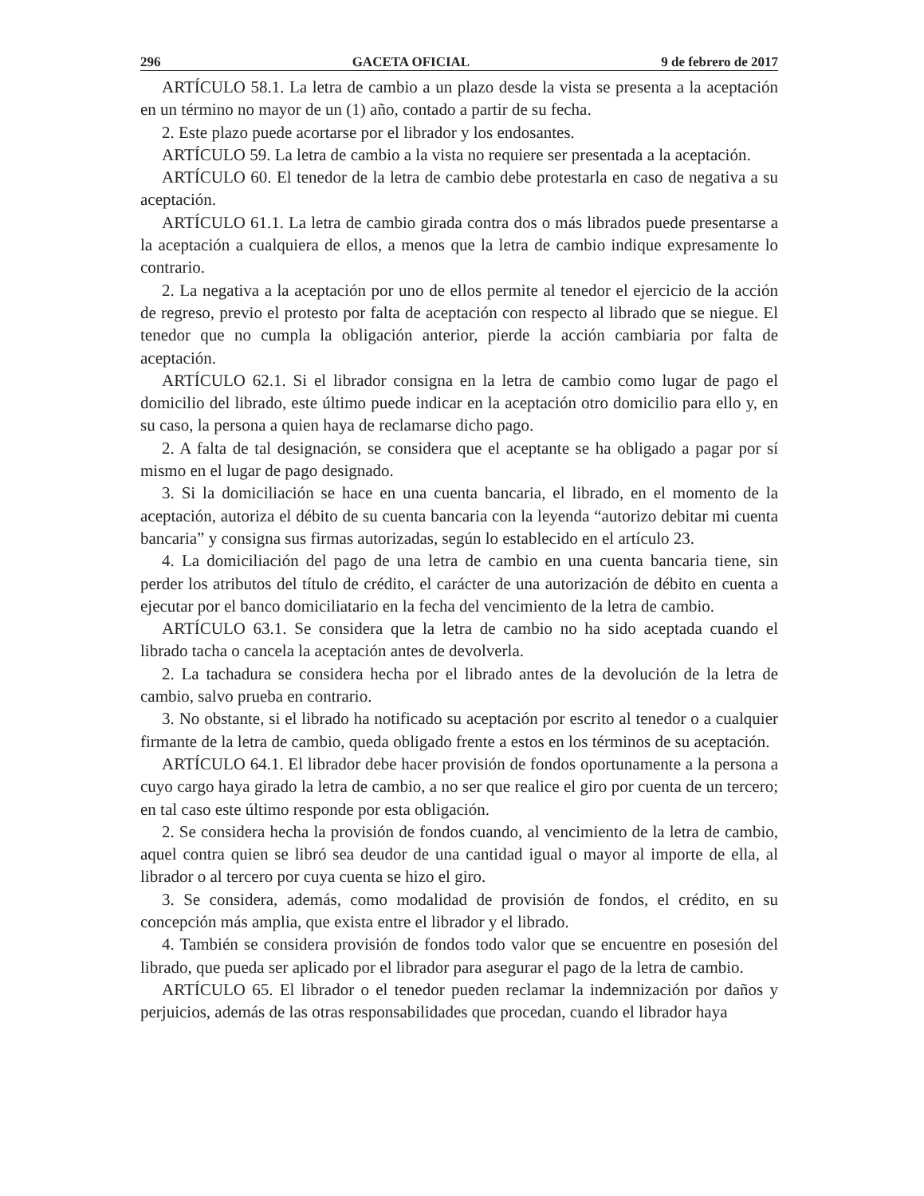296 GACETA OFICIAL 9 de febrero de 2017
ARTÍCULO 58.1. La letra de cambio a un plazo desde la vista se presenta a la aceptación en un término no mayor de un (1) año, contado a partir de su fecha.
2. Este plazo puede acortarse por el librador y los endosantes.
ARTÍCULO 59. La letra de cambio a la vista no requiere ser presentada a la aceptación.
ARTÍCULO 60. El tenedor de la letra de cambio debe protestarla en caso de negativa a su aceptación.
ARTÍCULO 61.1. La letra de cambio girada contra dos o más librados puede presentarse a la aceptación a cualquiera de ellos, a menos que la letra de cambio indique expresamente lo contrario.
2. La negativa a la aceptación por uno de ellos permite al tenedor el ejercicio de la acción de regreso, previo el protesto por falta de aceptación con respecto al librado que se niegue. El tenedor que no cumpla la obligación anterior, pierde la acción cambiaria por falta de aceptación.
ARTÍCULO 62.1. Si el librador consigna en la letra de cambio como lugar de pago el domicilio del librado, este último puede indicar en la aceptación otro domicilio para ello y, en su caso, la persona a quien haya de reclamarse dicho pago.
2. A falta de tal designación, se considera que el aceptante se ha obligado a pagar por sí mismo en el lugar de pago designado.
3. Si la domiciliación se hace en una cuenta bancaria, el librado, en el momento de la aceptación, autoriza el débito de su cuenta bancaria con la leyenda “autorizo debitar mi cuenta bancaria” y consigna sus firmas autorizadas, según lo establecido en el artículo 23.
4. La domiciliación del pago de una letra de cambio en una cuenta bancaria tiene, sin perder los atributos del título de crédito, el carácter de una autorización de débito en cuenta a ejecutar por el banco domiciliatario en la fecha del vencimiento de la letra de cambio.
ARTÍCULO 63.1. Se considera que la letra de cambio no ha sido aceptada cuando el librado tacha o cancela la aceptación antes de devolverla.
2. La tachadura se considera hecha por el librado antes de la devolución de la letra de cambio, salvo prueba en contrario.
3. No obstante, si el librado ha notificado su aceptación por escrito al tenedor o a cualquier firmante de la letra de cambio, queda obligado frente a estos en los términos de su aceptación.
ARTÍCULO 64.1. El librador debe hacer provisión de fondos oportunamente a la persona a cuyo cargo haya girado la letra de cambio, a no ser que realice el giro por cuenta de un tercero; en tal caso este último responde por esta obligación.
2. Se considera hecha la provisión de fondos cuando, al vencimiento de la letra de cambio, aquel contra quien se libró sea deudor de una cantidad igual o mayor al importe de ella, al librador o al tercero por cuya cuenta se hizo el giro.
3. Se considera, además, como modalidad de provisión de fondos, el crédito, en su concepción más amplia, que exista entre el librador y el librado.
4. También se considera provisión de fondos todo valor que se encuentre en posesión del librado, que pueda ser aplicado por el librador para asegurar el pago de la letra de cambio.
ARTÍCULO 65. El librador o el tenedor pueden reclamar la indemnización por daños y perjuicios, además de las otras responsabilidades que procedan, cuando el librador haya